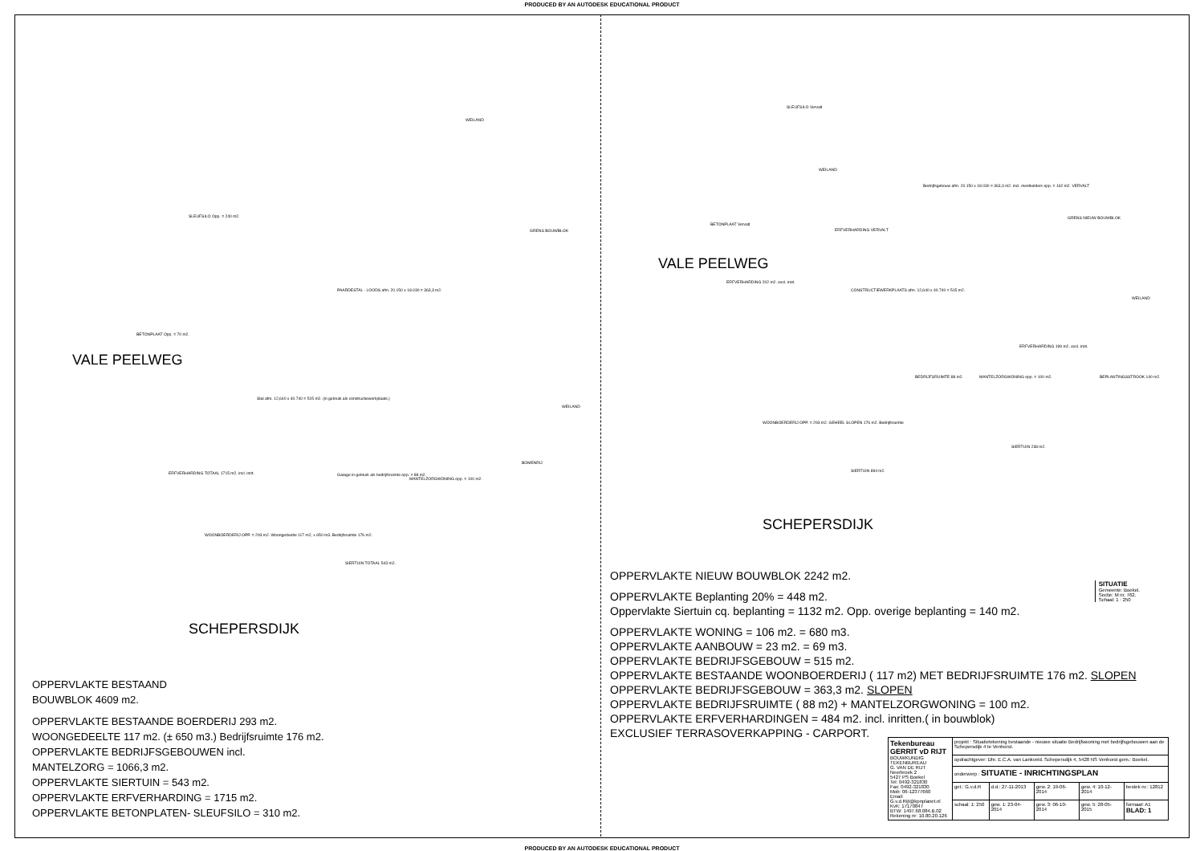PRODUCED BY AN AUTODESK EDUCATIONAL PRODUCT
WEILAND
SLEUFSILO Opp. = 240 m2.
GRENS BOUWBLOK
PAARDESTAL - LOODS afm. 20.150 x 18.030 = 363,3 m2.
BETONPLAAT Opp. = 70 m2.
VALE PEELWEG
Stal afm. 12,640 x 40.740 = 515 m2. (in gebruik als constructiewerkplaats.)
WEILAND
BOMENRIJ
ERFVERHARDING TOTAAL 1715 m2. incl. inrit. Garage in gebruik als bedrijfsruimte opp. = 88 m2.
MANTELZORGWONING opp. = 100 m2.
WOONBOERDERIJ OPP. = 293 m2. Woongedeelte 117 m2, ± 650 m3. Bedrijfsruimte 176 m2.
SIERTUIN TOTAAL 543 m2.
SCHEPERSDIJK
OPPERVLAKTE BESTAAND
BOUWBLOK 4609 m2.
OPPERVLAKTE BESTAANDE BOERDERIJ 293 m2.
WOONGEDEELTE 117 m2. (± 650 m3.) Bedrijfsruimte 176 m2.
OPPERVLAKTE BEDRIJFSGEBOUWEN incl.
MANTELZORG = 1066,3 m2.
OPPERVLAKTE SIERTUIN = 543 m2.
OPPERVLAKTE ERFVERHARDING = 1715 m2.
OPPERVLAKTE BETONPLATEN- SLEUFSILO = 310 m2.
SLEUFSILO Vervalt
WEILAND
Bedrijfsgebouw afm. 20.150 x 18.030 = 363,3 m2. incl. mestkelders opp. = 162 m2. VERVALT
GRENS NIEUW BOUWBLOK
BETONPLAAT Vervalt
ERFVERHARDING VERVALT
VALE PEELWEG
ERFVERHARDING 202 m2. excl. inrit.
CONSTRUCTIEWERKPLAATS afm. 12,640 x 40.740 = 515 m2.
WEILAND
ERFVERHARDING 199 m2. excl. inrit.
BEDRIJFSRUIMTE 88 m2. MANTELZORGWONING opp. = 100 m2. BEPLANTINGSSTROOK 140 m2.
WOONBOERDERIJ OPP. = 293 m2. GEHEEL SLOPEN 176 m2. Bedrijfsruimte
SIERTUIN 238 m2.
SIERTUIN 894 m2.
SCHEPERSDIJK
OPPERVLAKTE NIEUW BOUWBLOK 2242 m2.
OPPERVLAKTE Beplanting 20% = 448 m2.
Oppervlakte Siertuin cq. beplanting = 1132 m2. Opp. overige beplanting = 140 m2.
OPPERVLAKTE WONING = 106 m2. = 680 m3.
OPPERVLAKTE AANBOUW = 23 m2. = 69 m3.
OPPERVLAKTE BEDRIJFSGEBOUW = 515 m2.
OPPERVLAKTE BESTAANDE WOONBOERDERIJ ( 117 m2) MET BEDRIJFSRUIMTE 176 m2. SLOPEN
OPPERVLAKTE BEDRIJFSGEBOUW = 363,3 m2. SLOPEN
OPPERVLAKTE BEDRIJFSRUIMTE ( 88 m2) + MANTELZORGWONING = 100 m2.
OPPERVLAKTE ERFVERHARDINGEN = 484 m2. incl. inritten.( in bouwblok)
EXCLUSIEF TERRASOVERKAPPING - CARPORT.
SITUATIE
Gemeente: Boekel.
Sectie: M nr. 762.
Schaal: 1 : 250
| Tekenbureau GERRIT vD RIJT BOUWKUNDIG TEKENBUREAU G. VAN DE RIJT Neerbroek 2 5427 PS Boekel Tel: 0492-321830 Fax: 0492-321830 Mob: 06-12377660 Email: G.v.d.Rijt@kpnplanet.nl KvK: 17170847 BTW: 1497.68.084.B.02 Rekening nr: 10.80.20.126 | projekt : Situatietekening bestaande - nieuwe situatie Bedrijfswoning met bedrijfsgebouwen aan de Schepersdijk 4 te Venhorst. | | | | |
| | opdrachtgever: Dhr. E.C.A. van Lankveld. Schepersdijk 4, 5428 NS Venhorst gem.: Boekel. | | | | |
| | onderwerp : SITUATIE - INRICHTINGSPLAN | | | | |
| | get.: G.v.d.R | d.d.: 27-11-2013 | gew. 2: 19-06-2014 | gew. 4: 10-12-2014 | bestek nr.: 12812 |
| | schaal: 1: 250 | gew. 1: 23-04-2014 | gew. 3: 06-10-2014 | gew. 5: 28-05-2015 | formaat: A1 BLAD: 1 |
PRODUCED BY AN AUTODESK EDUCATIONAL PRODUCT